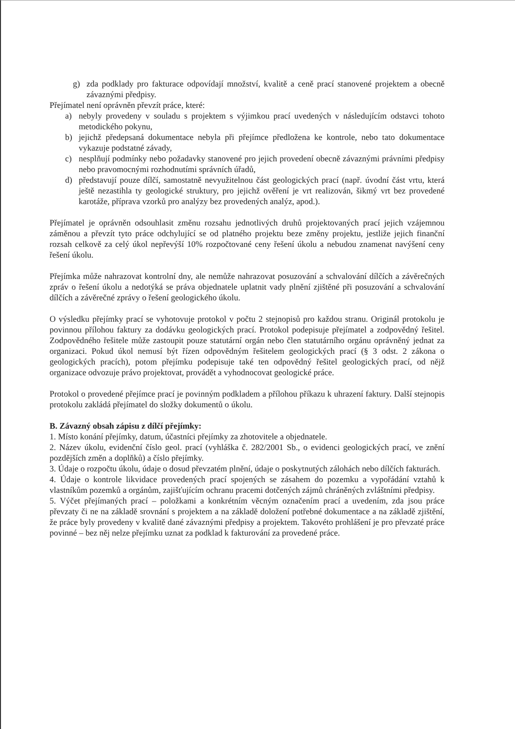g) zda podklady pro fakturace odpovídají množství, kvalitě a ceně prací stanovené projektem a obecně závaznými předpisy.
Přejímatel není oprávněn převzít práce, které:
a) nebyly provedeny v souladu s projektem s výjimkou prací uvedených v následujícím odstavci tohoto metodického pokynu,
b) jejichž předepsaná dokumentace nebyla při přejímce předložena ke kontrole, nebo tato dokumentace vykazuje podstatné závady,
c) nesplňují podmínky nebo požadavky stanovené pro jejich provedení obecně závaznými právními předpisy nebo pravomocnými rozhodnutími správních úřadů,
d) představují pouze dílčí, samostatně nevyužitelnou část geologických prací (např. úvodní část vrtu, která ještě nezastihla ty geologické struktury, pro jejichž ověření je vrt realizován, šikmý vrt bez provedené karotáže, příprava vzorků pro analýzy bez provedených analýz, apod.).
Přejímatel je oprávněn odsouhlasit změnu rozsahu jednotlivých druhů projektovaných prací jejich vzájemnou záměnou a převzít tyto práce odchylující se od platného projektu beze změny projektu, jestliže jejich finanční rozsah celkově za celý úkol nepřevýší 10% rozpočtované ceny řešení úkolu a nebudou znamenat navýšení ceny řešení úkolu.
Přejímka může nahrazovat kontrolní dny, ale nemůže nahrazovat posuzování a schvalování dílčích a závěrečných zpráv o řešení úkolu a nedotýká se práva objednatele uplatnit vady plnění zjištěné při posuzování a schvalování dílčích a závěrečné zprávy o řešení geologického úkolu.
O výsledku přejímky prací se vyhotovuje protokol v počtu 2 stejnopisů pro každou stranu. Originál protokolu je povinnou přílohou faktury za dodávku geologických prací. Protokol podepisuje přejímatel a zodpovědný řešitel. Zodpovědného řešitele může zastoupit pouze statutární orgán nebo člen statutárního orgánu oprávněný jednat za organizaci. Pokud úkol nemusí být řízen odpovědným řešitelem geologických prací (§ 3 odst. 2 zákona o geologických pracích), potom přejímku podepisuje také ten odpovědný řešitel geologických prací, od nějž organizace odvozuje právo projektovat, provádět a vyhodnocovat geologické práce.
Protokol o provedené přejímce prací je povinným podkladem a přílohou příkazu k uhrazení faktury. Další stejnopis protokolu zakládá přejímatel do složky dokumentů o úkolu.
B. Závazný obsah zápisu z dílčí přejímky:
1. Místo konání přejímky, datum, účastníci přejímky za zhotovitele a objednatele.
2. Název úkolu, evidenční číslo geol. prací (vyhláška č. 282/2001 Sb., o evidenci geologických prací, ve znění pozdějších změn a doplňků) a číslo přejímky.
3. Údaje o rozpočtu úkolu, údaje o dosud převzatém plnění, údaje o poskytnutých zálohách nebo dílčích fakturách.
4. Údaje o kontrole likvidace provedených prací spojených se zásahem do pozemku a vypořádání vztahů k vlastníkům pozemků a orgánům, zajišťujícím ochranu pracemi dotčených zájmů chráněných zvláštními předpisy.
5. Výčet přejímaných prací – položkami a konkrétním věcným označením prací a uvedením, zda jsou práce převzaty či ne na základě srovnání s projektem a na základě doložení potřebné dokumentace a na základě zjištění, že práce byly provedeny v kvalitě dané závaznými předpisy a projektem. Takovéto prohlášení je pro převzaté práce povinné – bez něj nelze přejímku uznat za podklad k fakturování za provedené práce.